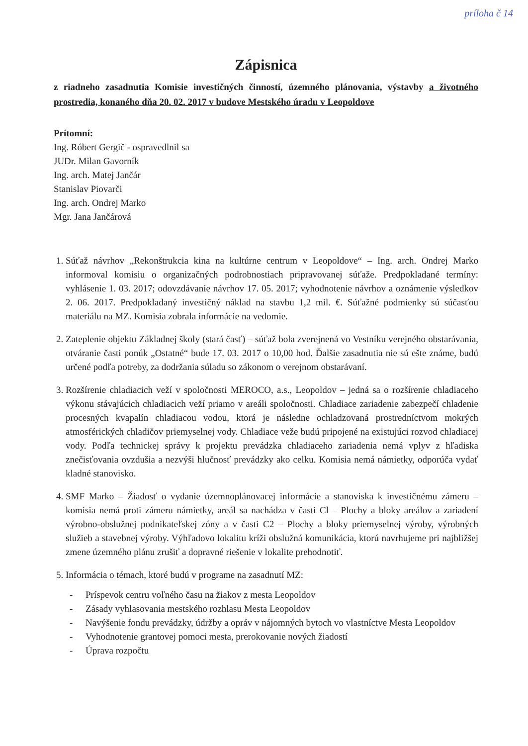príloha č 14
Zápisnica
z riadneho zasadnutia Komisie investičných činností, územného plánovania, výstavby a životného prostredia, konaného dňa 20. 02. 2017 v budove Mestského úradu v Leopoldove
Prítomní:
Ing. Róbert Gergič - ospravedlnil sa
JUDr. Milan Gavorník
Ing. arch. Matej Jančár
Stanislav Piovarči
Ing. arch. Ondrej Marko
Mgr. Jana Jančárová
1. Súťaž návrhov „Rekonštrukcia kina na kultúrne centrum v Leopoldove“ – Ing. arch. Ondrej Marko informoval komisiu o organizačných podrobnostiach pripravovanej súťaže. Predpokladané termíny: vyhlásenie 1. 03. 2017; odovzdávanie návrhov 17. 05. 2017; vyhodnotenie návrhov a oznámenie výsledkov 2. 06. 2017. Predpokladaný investičný náklad na stavbu 1,2 mil. €. Súťažné podmienky sú súčasťou materiálu na MZ. Komisia zobrala informácie na vedomie.
2. Zateplenie objektu Základnej školy (stará časť) – súťaž bola zverejnená vo Vestníku verejného obstarávania, otváranie časti ponúk „Ostatné“ bude 17. 03. 2017 o 10,00 hod. Ďalšie zasadnutia nie sú ešte známe, budú určené podľa potreby, za dodržania súladu so zákonom o verejnom obstarávaní.
3. Rozšírenie chladiacich veží v spoločnosti MEROCO, a.s., Leopoldov – jedná sa o rozšírenie chladiaceho výkonu stávajúcich chladiacich veží priamo v areáli spoločnosti. Chladiace zariadenie zabezpečí chladenie procesných kvapalín chladiacou vodou, ktorá je následne ochladzovaná prostredníctvom mokrých atmosférických chladičov priemyselnej vody. Chladiace veže budú pripojené na existujúci rozvod chladiacej vody. Podľa technickej správy k projektu prevádzka chladiaceho zariadenia nemá vplyv z hľadiska znečisťovania ovzdušia a nezvýši hlučnosť prevádzky ako celku. Komisia nemá námietky, odporúča vydať kladné stanovisko.
4. SMF Marko – Žiadosť o vydanie územnoplánovacej informácie a stanoviska k investičnému zámeru – komisia nemá proti zámeru námietky, areál sa nachádza v časti Cl – Plochy a bloky areálov a zariadení výrobno-obslužnej podnikateľskej zóny a v časti C2 – Plochy a bloky priemyselnej výroby, výrobných služieb a stavebnej výroby. Výhľadovo lokalitu kríži obslužná komunikácia, ktorú navrhujeme pri najbližšej zmene územného plánu zrušiť a dopravné riešenie v lokalite prehodnotiť.
5. Informácia o témach, ktoré budú v programe na zasadnutí MZ:
- Príspevok centru voľného času na žiakov z mesta Leopoldov
- Zásady vyhlasovania mestského rozhlasu Mesta Leopoldov
- Navýšenie fondu prevádzky, údržby a opráv v nájomných bytoch vo vlastníctve Mesta Leopoldov
- Vyhodnotenie grantovej pomoci mesta, prerokovanie nových žiadostí
- Úprava rozpočtu